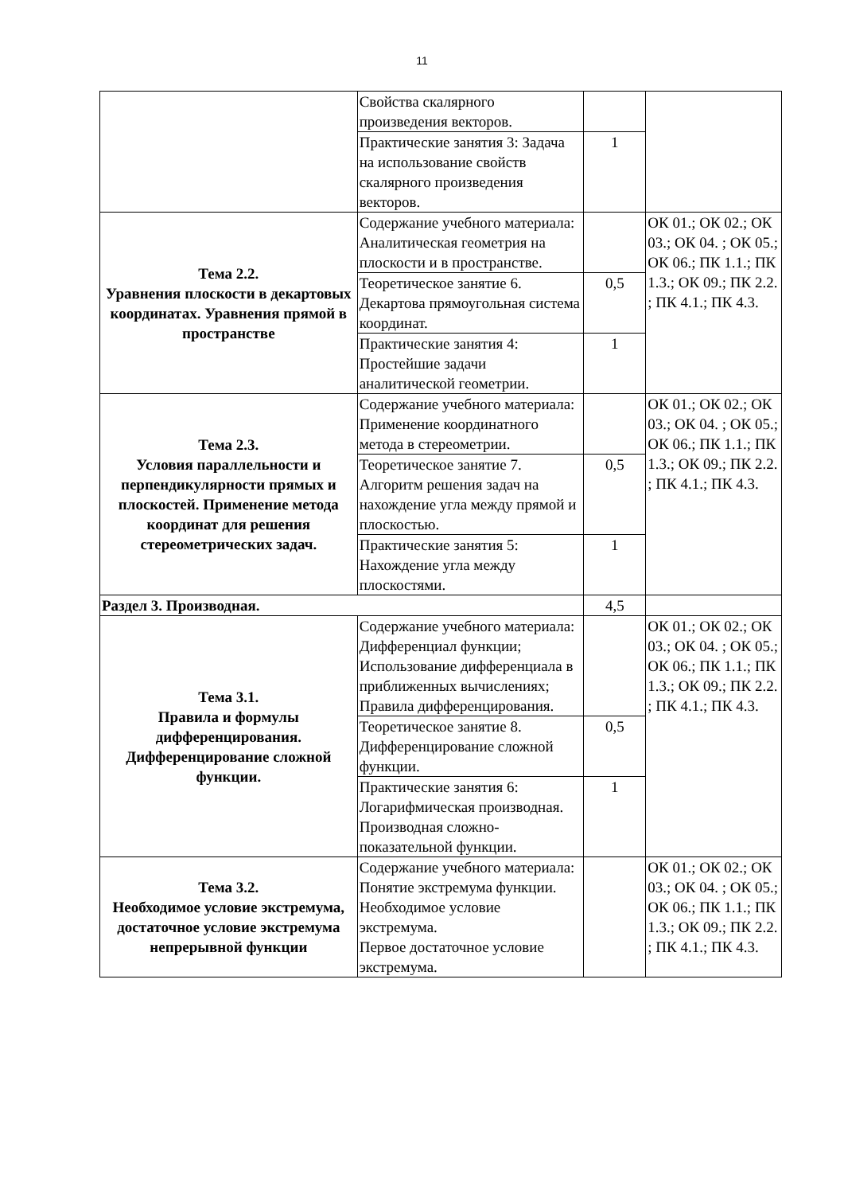11
| | Свойства скалярного произведения векторов. | | |
| | Практические занятия 3: Задача на использование свойств скалярного произведения векторов. | 1 | |
| Тема 2.2. Уравнения плоскости в декартовых координатах. Уравнения прямой в пространстве | Содержание учебного материала: Аналитическая геометрия на плоскости и в пространстве. | | ОК 01.; ОК 02.; ОК 03.; ОК 04. ; ОК 05.; ОК 06.; ПК 1.1.; ПК 1.3.; ОК 09.; ПК 2.2. ; ПК 4.1.; ПК 4.3. |
| | Теоретическое занятие 6. Декартова прямоугольная система координат. | 0,5 | |
| | Практические занятия 4: Простейшие задачи аналитической геометрии. | 1 | |
| Тема 2.3. Условия параллельности и перпендикулярности прямых и плоскостей. Применение метода координат для решения стереометрических задач. | Содержание учебного материала: Применение координатного метода в стереометрии. | | ОК 01.; ОК 02.; ОК 03.; ОК 04. ; ОК 05.; ОК 06.; ПК 1.1.; ПК 1.3.; ОК 09.; ПК 2.2. ; ПК 4.1.; ПК 4.3. |
| | Теоретическое занятие 7. Алгоритм решения задач на нахождение угла между прямой и плоскостью. | 0,5 | |
| | Практические занятия 5: Нахождение угла между плоскостями. | 1 | |
| Раздел 3. Производная. | | 4,5 | |
| Тема 3.1. Правила и формулы дифференцирования. Дифференцирование сложной функции. | Содержание учебного материала: Дифференциал функции; Использование дифференциала в приближенных вычислениях; Правила дифференцирования. | | ОК 01.; ОК 02.; ОК 03.; ОК 04. ; ОК 05.; ОК 06.; ПК 1.1.; ПК 1.3.; ОК 09.; ПК 2.2. ; ПК 4.1.; ПК 4.3. |
| | Теоретическое занятие 8. Дифференцирование сложной функции. | 0,5 | |
| | Практические занятия 6: Логарифмическая производная. Производная сложно-показательной функции. | 1 | |
| Тема 3.2. Необходимое условие экстремума, достаточное условие экстремума непрерывной функции | Содержание учебного материала: Понятие экстремума функции. Необходимое условие экстремума. Первое достаточное условие экстремума. | | ОК 01.; ОК 02.; ОК 03.; ОК 04. ; ОК 05.; ОК 06.; ПК 1.1.; ПК 1.3.; ОК 09.; ПК 2.2. ; ПК 4.1.; ПК 4.3. |